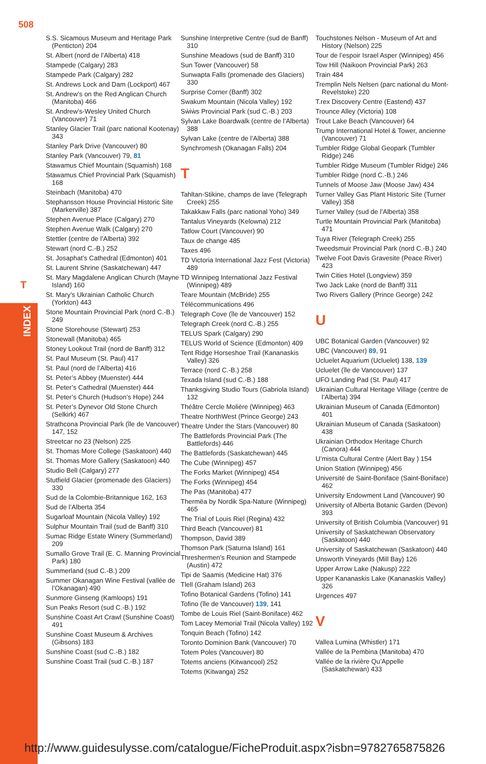508
T
INDEX
S.S. Sicamous Museum and Heritage Park (Penticton) 204
St. Albert (nord de l’Alberta) 418
Stampede (Calgary) 283
Stampede Park (Calgary) 282
St. Andrews Lock and Dam (Lockport) 467
St. Andrew’s on the Red Anglican Church (Manitoba) 466
St. Andrew’s-Wesley United Church (Vancouver) 71
Stanley Glacier Trail (parc national Kootenay) 343
Stanley Park Drive (Vancouver) 80
Stanley Park (Vancouver) 79, 81
Stawamus Chief Mountain (Squamish) 168
Stawamus Chief Provincial Park (Squamish) 168
Steinbach (Manitoba) 470
Stephansson House Provincial Historic Site (Markerville) 387
Stephen Avenue Place (Calgary) 270
Stephen Avenue Walk (Calgary) 270
Stettler (centre de l’Alberta) 392
Stewart (nord C.-B.) 252
St. Josaphat’s Cathedral (Edmonton) 401
St. Laurent Shrine (Saskatchewan) 447
St. Mary Magdalene Anglican Church (Mayne Island) 160
St. Mary’s Ukrainian Catholic Church (Yorkton) 443
Stone Mountain Provincial Park (nord C.-B.) 249
Stone Storehouse (Stewart) 253
Stonewall (Manitoba) 465
Stoney Lookout Trail (nord de Banff) 312
St. Paul Museum (St. Paul) 417
St. Paul (nord de l’Alberta) 416
St. Peter’s Abbey (Muenster) 444
St. Peter’s Cathedral (Muenster) 444
St. Peter’s Church (Hudson’s Hope) 244
St. Peter’s Dynevor Old Stone Church (Selkirk) 467
Strathcona Provincial Park (île de Vancouver) 147, 152
Streetcar no 23 (Nelson) 225
St. Thomas More College (Saskatoon) 440
St. Thomas More Gallery (Saskatoon) 440
Studio Bell (Calgary) 277
Stutfield Glacier (promenade des Glaciers) 330
Sud de la Colombie-Britannique 162, 163
Sud de l’Alberta 354
Sugarloaf Mountain (Nicola Valley) 192
Sulphur Mountain Trail (sud de Banff) 310
Sumac Ridge Estate Winery (Summerland) 209
Sumallo Grove Trail (E. C. Manning Provincial Park) 180
Summerland (sud C.-B.) 209
Summer Okanagan Wine Festival (vallée de l’Okanagan) 490
Sunmore Ginseng (Kamloops) 191
Sun Peaks Resort (sud C.-B.) 192
Sunshine Coast Art Crawl (Sunshine Coast) 491
Sunshine Coast Museum & Archives (Gibsons) 183
Sunshine Coast (sud C.-B.) 182
Sunshine Coast Trail (sud C.-B.) 187
Sunshine Interpretive Centre (sud de Banff) 310
Sunshine Meadows (sud de Banff) 310
Sun Tower (Vancouver) 58
Sunwapta Falls (promenade des Glaciers) 330
Surprise Corner (Banff) 302
Swakum Mountain (Nicola Valley) 192
Sẁiẁs Provincial Park (sud C.-B.) 203
Sylvan Lake Boardwalk (centre de l’Alberta) 388
Sylvan Lake (centre de l’Alberta) 388
Synchromesh (Okanagan Falls) 204
T
Tahltan-Stikine, champs de lave (Telegraph Creek) 255
Takakkaw Falls (parc national Yoho) 349
Tantalus Vineyards (Kelowna) 212
Tatlow Court (Vancouver) 90
Taux de change 485
Taxes 496
TD Victoria International Jazz Fest (Victoria) 489
TD Winnipeg International Jazz Festival (Winnipeg) 489
Teare Mountain (McBride) 255
Télécommunications 496
Telegraph Cove (île de Vancouver) 152
Telegraph Creek (nord C.-B.) 255
TELUS Spark (Calgary) 290
TELUS World of Science (Edmonton) 409
Tent Ridge Horseshoe Trail (Kananaskis Valley) 326
Terrace (nord C.-B.) 258
Texada Island (sud C.-B.) 188
Thanksgiving Studio Tours (Gabriola Island) 132
Théâtre Cercle Molière (Winnipeg) 463
Theatre NorthWest (Prince George) 243
Theatre Under the Stars (Vancouver) 80
The Battlefords Provincial Park (The Battlefords) 446
The Battlefords (Saskatchewan) 445
The Cube (Winnipeg) 457
The Forks Market (Winnipeg) 454
The Forks (Winnipeg) 454
The Pas (Manitoba) 477
Thermëa by Nordik Spa-Nature (Winnipeg) 465
The Trial of Louis Riel (Regina) 432
Third Beach (Vancouver) 81
Thompson, David 389
Thomson Park (Saturna Island) 161
Threshermen’s Reunion and Stampede (Austin) 472
Tipi de Saamis (Medicine Hat) 376
Tlell (Graham Island) 263
Tofino Botanical Gardens (Tofino) 141
Tofino (île de Vancouver) 139, 141
Tombe de Louis Riel (Saint-Boniface) 462
Tom Lacey Memorial Trail (Nicola Valley) 192
Tonquin Beach (Tofino) 142
Toronto Dominion Bank (Vancouver) 70
Totem Poles (Vancouver) 80
Totems anciens (Kitwancool) 252
Totems (Kitwanga) 252
Touchstones Nelson - Museum of Art and History (Nelson) 225
Tour de l’espoir Israel Asper (Winnipeg) 456
Tow Hill (Naikoon Provincial Park) 263
Train 484
Tremplin Nels Nelsen (parc national du Mont-Revelstoke) 220
T.rex Discovery Centre (Eastend) 437
Trounce Alley (Victoria) 108
Trout Lake Beach (Vancouver) 64
Trump International Hotel & Tower, ancienne (Vancouver) 71
Tumbler Ridge Global Geopark (Tumbler Ridge) 246
Tumbler Ridge Museum (Tumbler Ridge) 246
Tumbler Ridge (nord C.-B.) 246
Tunnels of Moose Jaw (Moose Jaw) 434
Turner Valley Gas Plant Historic Site (Turner Valley) 358
Turner Valley (sud de l’Alberta) 358
Turtle Mountain Provincial Park (Manitoba) 471
Tuya River (Telegraph Creek) 255
Tweedsmuir Provincial Park (nord C.-B.) 240
Twelve Foot Davis Gravesite (Peace River) 423
Twin Cities Hotel (Longview) 359
Two Jack Lake (nord de Banff) 311
Two Rivers Gallery (Prince George) 242
U
UBC Botanical Garden (Vancouver) 92
UBC (Vancouver) 89, 91
Ucluelet Aquarium (Ucluelet) 138, 139
Ucluelet (île de Vancouver) 137
UFO Landing Pad (St. Paul) 417
Ukrainian Cultural Heritage Village (centre de l’Alberta) 394
Ukrainian Museum of Canada (Edmonton) 401
Ukrainian Museum of Canada (Saskatoon) 438
Ukrainian Orthodox Heritage Church (Canora) 444
U’mista Cultural Centre (Alert Bay ) 154
Union Station (Winnipeg) 456
Université de Saint-Boniface (Saint-Boniface) 462
University Endowment Land (Vancouver) 90
University of Alberta Botanic Garden (Devon) 393
University of British Columbia (Vancouver) 91
University of Saskatchewan Observatory (Saskatoon) 440
University of Saskatchewan (Saskatoon) 440
Unsworth Vineyards (Mill Bay) 126
Upper Arrow Lake (Nakusp) 222
Upper Kananaskis Lake (Kananaskis Valley) 326
Urgences 497
V
Vallea Lumina (Whistler) 171
Vallée de la Pembina (Manitoba) 470
Vallée de la rivière Qu’Appelle (Saskatchewan) 433
http://www.guidesulysse.com/catalogue/FicheProduit.aspx?isbn=9782765875826